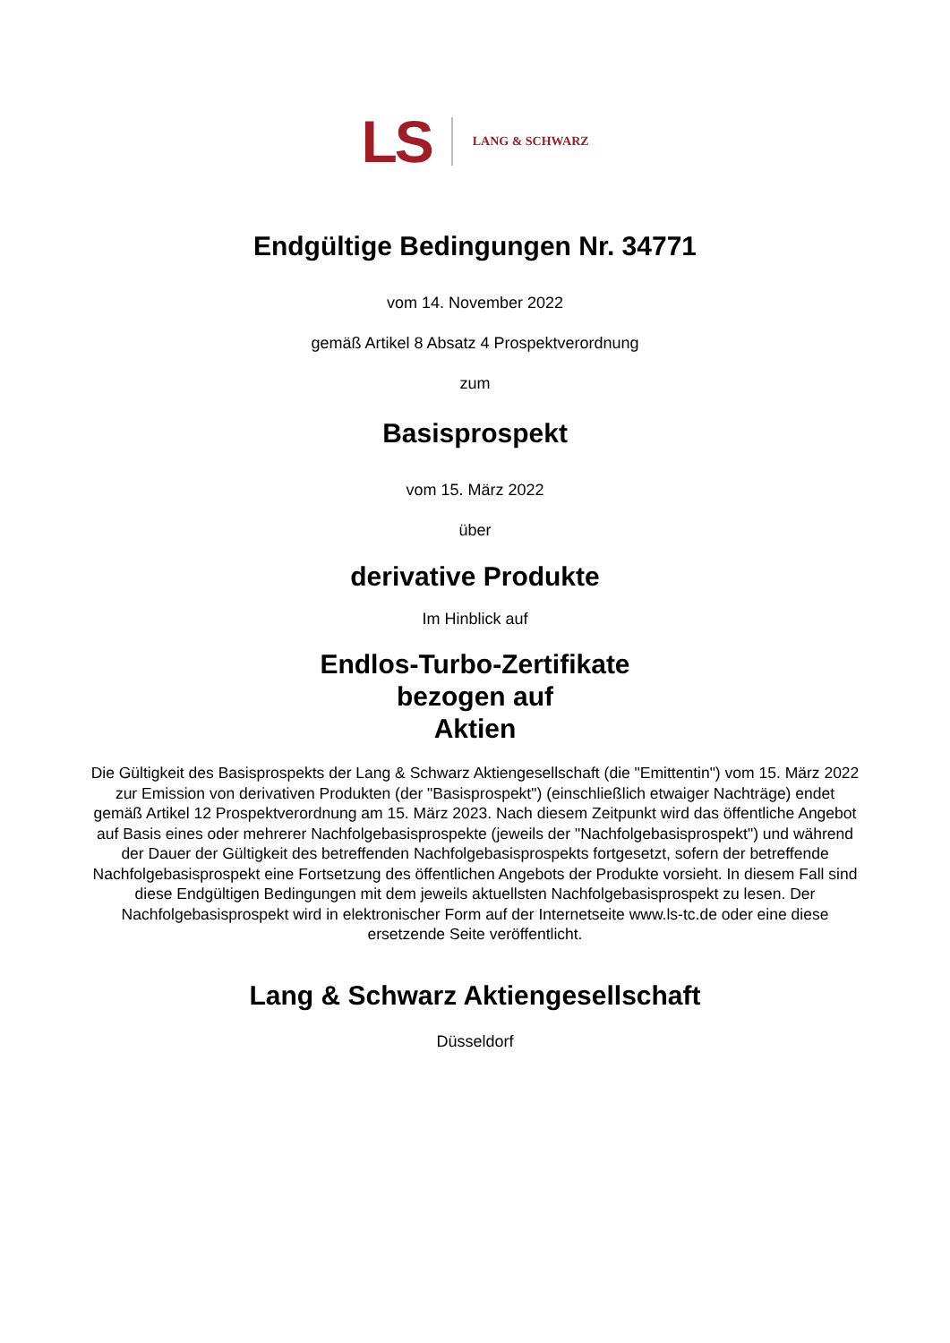LS LANG & SCHWARZ
Endgültige Bedingungen Nr. 34771
vom 14. November 2022
gemäß Artikel 8 Absatz 4 Prospektverordnung
zum
Basisprospekt
vom 15. März 2022
über
derivative Produkte
Im Hinblick auf
Endlos-Turbo-Zertifikate
bezogen auf
Aktien
Die Gültigkeit des Basisprospekts der Lang & Schwarz Aktiengesellschaft (die "Emittentin") vom 15. März 2022 zur Emission von derivativen Produkten (der "Basisprospekt") (einschließlich etwaiger Nachträge) endet gemäß Artikel 12 Prospektverordnung am 15. März 2023. Nach diesem Zeitpunkt wird das öffentliche Angebot auf Basis eines oder mehrerer Nachfolgebasisprospekte (jeweils der "Nachfolgebasisprospekt") und während der Dauer der Gültigkeit des betreffenden Nachfolgebasisprospekts fortgesetzt, sofern der betreffende Nachfolgebasisprospekt eine Fortsetzung des öffentlichen Angebots der Produkte vorsieht. In diesem Fall sind diese Endgültigen Bedingungen mit dem jeweils aktuellsten Nachfolgebasisprospekt zu lesen. Der Nachfolgebasisprospekt wird in elektronischer Form auf der Internetseite www.ls-tc.de oder eine diese ersetzende Seite veröffentlicht.
Lang & Schwarz Aktiengesellschaft
Düsseldorf